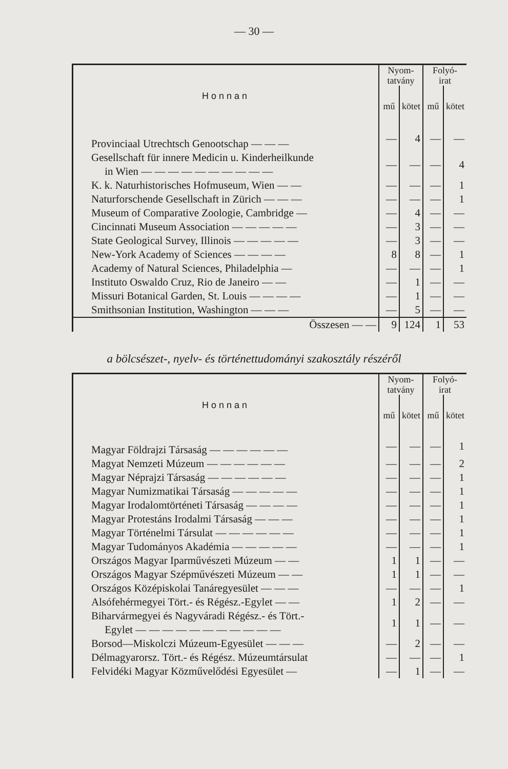— 30 —
| Honnan | Nyom- tatvány | | Folyó- irat | |
| --- | --- | --- | --- | --- |
| | mű | kötet | mű | kötet |
| Provinciaal Utrechtsch Genootschap — — — | — | 4 | — | — |
| Gesellschaft für innere Medicin u. Kinderheilkunde in Wien — — — — — — — — — — | — | — | — | 4 |
| K. k. Naturhistorisches Hofmuseum, Wien — — | — | — | — | 1 |
| Naturforschende Gesellschaft in Zürich — — — | — | — | — | 1 |
| Museum of Comparative Zoologie, Cambridge — | — | 4 | — | — |
| Cincinnati Museum Association — — — — — | — | 3 | — | — |
| State Geological Survey, Illinois — — — — — | — | 3 | — | — |
| New-York Academy of Sciences — — — — | 8 | 8 | — | 1 |
| Academy of Natural Sciences, Philadelphia — | — | — | — | 1 |
| Instituto Oswaldo Cruz, Rio de Janeiro — — | — | 1 | — | — |
| Missuri Botanical Garden, St. Louis — — — — | — | 1 | — | — |
| Smithsonian Institution, Washington — — — | — | 5 | — | — |
| Összesen — — | 9 | 124 | 1 | 53 |
a bölcsészet-, nyelv- és történettudományi szakosztály részéről
| Honnan | Nyom- tatvány | | Folyó- irat | |
| --- | --- | --- | --- | --- |
| | mű | kötet | mű | kötet |
| Magyar Földrajzi Társaság — — — — — — | — | — | — | 1 |
| Magyat Nemzeti Múzeum — — — — — — | — | — | — | 2 |
| Magyar Néprajzi Társaság — — — — — — | — | — | — | 1 |
| Magyar Numizmatikai Társaság — — — — — | — | — | — | 1 |
| Magyar Irodalomtörténeti Társaság — — — — | — | — | — | 1 |
| Magyar Protestáns Irodalmi Társaság — — — | — | — | — | 1 |
| Magyar Történelmi Társulat — — — — — — | — | — | — | 1 |
| Magyar Tudományos Akadémia — — — — — | — | — | — | 1 |
| Országos Magyar Iparművészeti Múzeum — — | 1 | 1 | — | — |
| Országos Magyar Szépművészeti Múzeum — — | 1 | 1 | — | — |
| Országos Középiskolai Tanáregyesület — — — | — | — | — | 1 |
| Alsófehérmegyei Tört.- és Régész.-Egylet — — | 1 | 2 | — | — |
| Biharvármegyei és Nagyváradi Régész.- és Tört.- Egylet — — — — — — — — — — — | 1 | 1 | — | — |
| Borsod—Miskolczi Múzeum-Egyesület — — — | — | 2 | — | — |
| Délmagyarorsz. Tört.- és Régész. Múzeumtársulat | — | — | — | 1 |
| Felvidéki Magyar Közművelődési Egyesület — | — | 1 | — | — |